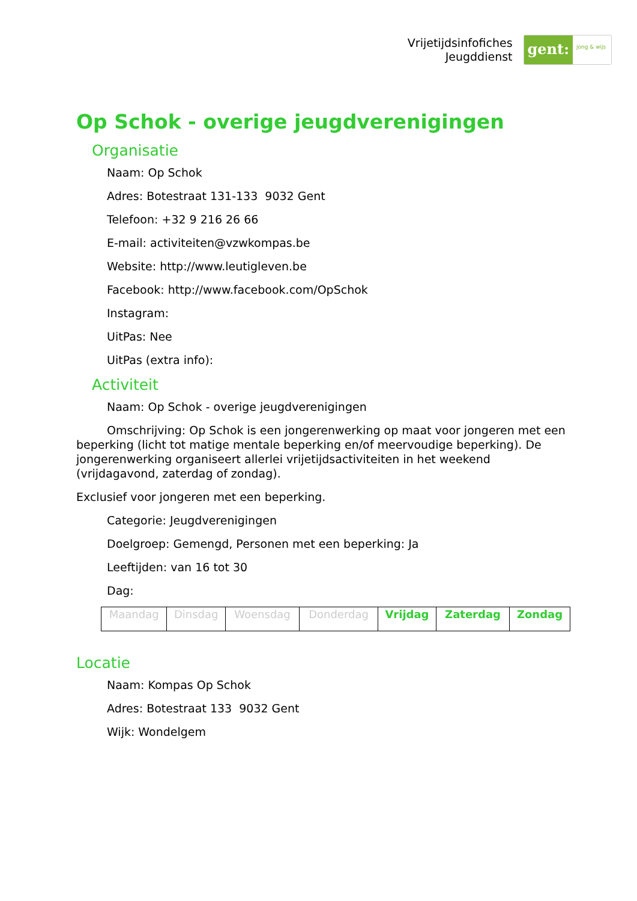Vrijetijdsinfofiches
Jeugddienst
gent:
jong & wijs
Op Schok - overige jeugdverenigingen
Organisatie
Naam: Op Schok
Adres: Botestraat 131-133 9032 Gent
Telefoon: +32 9 216 26 66
E-mail: activiteiten@vzwkompas.be
Website: http://www.leutigleven.be
Facebook: http://www.facebook.com/OpSchok
Instagram:
UitPas: Nee
UitPas (extra info):
Activiteit
Naam: Op Schok - overige jeugdverenigingen
Omschrijving: Op Schok is een jongerenwerking op maat voor jongeren met een beperking (licht tot matige mentale beperking en/of meervoudige beperking). De jongerenwerking organiseert allerlei vrijetijdsactiviteiten in het weekend (vrijdagavond, zaterdag of zondag).
Exclusief voor jongeren met een beperking.
Categorie: Jeugdverenigingen
Doelgroep: Gemengd, Personen met een beperking: Ja
Leeftijden: van 16 tot 30
Dag:
| Maandag | Dinsdag | Woensdag | Donderdag | Vrijdag | Zaterdag | Zondag |
Locatie
Naam: Kompas Op Schok
Adres: Botestraat 133 9032 Gent
Wijk: Wondelgem